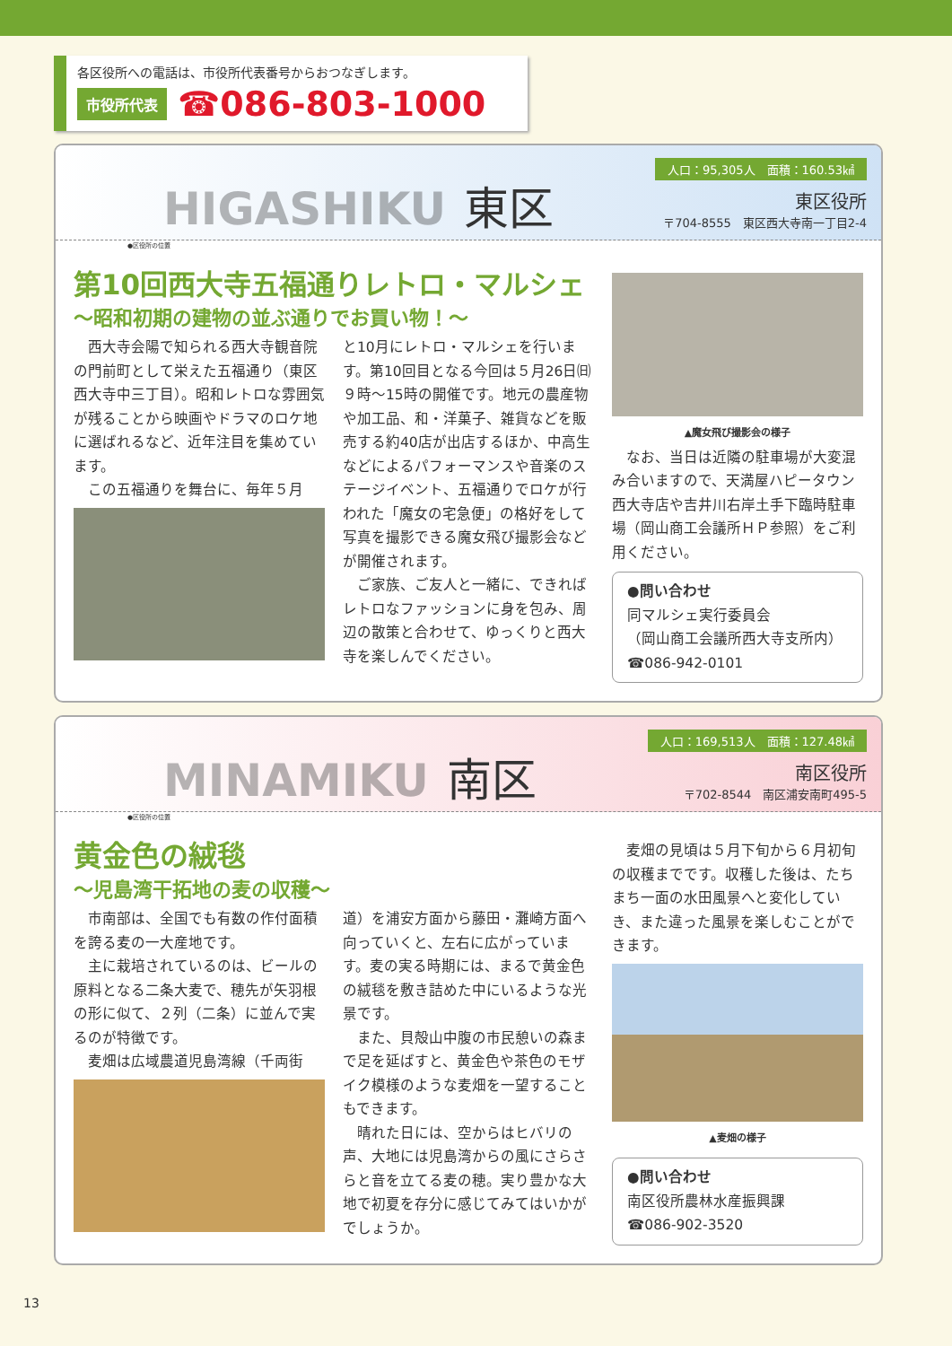各区役所への電話は、市役所代表番号からおつなぎします。
市役所代表 ☎086-803-1000
HIGASHIKU 東区
人口：95,305人　面積：160.53㎢
東区役所
〒704-8555　東区西大寺南一丁目2-4
●区役所の位置
第10回西大寺五福通りレトロ・マルシェ
〜昭和初期の建物の並ぶ通りでお買い物！〜
西大寺会陽で知られる西大寺観音院の門前町として栄えた五福通り（東区西大寺中三丁目）。昭和レトロな雰囲気が残ることから映画やドラマのロケ地に選ばれるなど、近年注目を集めています。
この五福通りを舞台に、毎年５月
と10月にレトロ・マルシェを行います。第10回目となる今回は５月26日㈰９時〜15時の開催です。地元の農産物や加工品、和・洋菓子、雑貨などを販売する約40店が出店するほか、中高生などによるパフォーマンスや音楽のステージイベント、五福通りでロケが行われた「魔女の宅急便」の格好をして写真を撮影できる魔女飛び撮影会などが開催されます。
ご家族、ご友人と一緒に、できればレトロなファッションに身を包み、周辺の散策と合わせて、ゆっくりと西大寺を楽しんでください。
▲魔女飛び撮影会の様子
なお、当日は近隣の駐車場が大変混み合いますので、天満屋ハピータウン西大寺店や吉井川右岸土手下臨時駐車場（岡山商工会議所ＨＰ参照）をご利用ください。
●問い合わせ
同マルシェ実行委員会
（岡山商工会議所西大寺支所内）
☎086-942-0101
MINAMIKU 南区
人口：169,513人　面積：127.48㎢
南区役所
〒702-8544　南区浦安南町495-5
●区役所の位置
黄金色の絨毯
〜児島湾干拓地の麦の収穫〜
市南部は、全国でも有数の作付面積を誇る麦の一大産地です。
主に栽培されているのは、ビールの原料となる二条大麦で、穂先が矢羽根の形に似て、２列（二条）に並んで実るのが特徴です。
麦畑は広域農道児島湾線（千両街
道）を浦安方面から藤田・灘崎方面へ向っていくと、左右に広がっています。麦の実る時期には、まるで黄金色の絨毯を敷き詰めた中にいるような光景です。
また、貝殻山中腹の市民憩いの森まで足を延ばすと、黄金色や茶色のモザイク模様のような麦畑を一望することもできます。
晴れた日には、空からはヒバリの声、大地には児島湾からの風にさらさらと音を立てる麦の穂。実り豊かな大地で初夏を存分に感じてみてはいかがでしょうか。
麦畑の見頃は５月下旬から６月初旬の収穫までです。収穫した後は、たちまち一面の水田風景へと変化していき、また違った風景を楽しむことができます。
▲麦畑の様子
●問い合わせ
南区役所農林水産振興課
☎086-902-3520
13